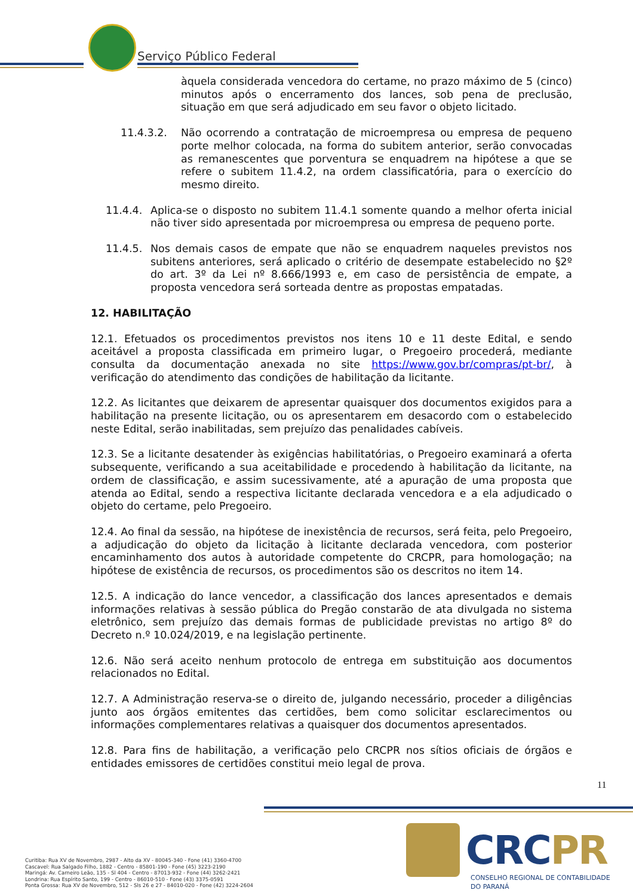Serviço Público Federal
àquela considerada vencedora do certame, no prazo máximo de 5 (cinco) minutos após o encerramento dos lances, sob pena de preclusão, situação em que será adjudicado em seu favor o objeto licitado.
11.4.3.2. Não ocorrendo a contratação de microempresa ou empresa de pequeno porte melhor colocada, na forma do subitem anterior, serão convocadas as remanescentes que porventura se enquadrem na hipótese a que se refere o subitem 11.4.2, na ordem classificatória, para o exercício do mesmo direito.
11.4.4. Aplica-se o disposto no subitem 11.4.1 somente quando a melhor oferta inicial não tiver sido apresentada por microempresa ou empresa de pequeno porte.
11.4.5. Nos demais casos de empate que não se enquadrem naqueles previstos nos subitens anteriores, será aplicado o critério de desempate estabelecido no §2º do art. 3º da Lei nº 8.666/1993 e, em caso de persistência de empate, a proposta vencedora será sorteada dentre as propostas empatadas.
12. HABILITAÇÃO
12.1. Efetuados os procedimentos previstos nos itens 10 e 11 deste Edital, e sendo aceitável a proposta classificada em primeiro lugar, o Pregoeiro procederá, mediante consulta da documentação anexada no site https://www.gov.br/compras/pt-br/, à verificação do atendimento das condições de habilitação da licitante.
12.2. As licitantes que deixarem de apresentar quaisquer dos documentos exigidos para a habilitação na presente licitação, ou os apresentarem em desacordo com o estabelecido neste Edital, serão inabilitadas, sem prejuízo das penalidades cabíveis.
12.3. Se a licitante desatender às exigências habilitatórias, o Pregoeiro examinará a oferta subsequente, verificando a sua aceitabilidade e procedendo à habilitação da licitante, na ordem de classificação, e assim sucessivamente, até a apuração de uma proposta que atenda ao Edital, sendo a respectiva licitante declarada vencedora e a ela adjudicado o objeto do certame, pelo Pregoeiro.
12.4. Ao final da sessão, na hipótese de inexistência de recursos, será feita, pelo Pregoeiro, a adjudicação do objeto da licitação à licitante declarada vencedora, com posterior encaminhamento dos autos à autoridade competente do CRCPR, para homologação; na hipótese de existência de recursos, os procedimentos são os descritos no item 14.
12.5. A indicação do lance vencedor, a classificação dos lances apresentados e demais informações relativas à sessão pública do Pregão constarão de ata divulgada no sistema eletrônico, sem prejuízo das demais formas de publicidade previstas no artigo 8º do Decreto n.º 10.024/2019, e na legislação pertinente.
12.6. Não será aceito nenhum protocolo de entrega em substituição aos documentos relacionados no Edital.
12.7. A Administração reserva-se o direito de, julgando necessário, proceder a diligências junto aos órgãos emitentes das certidões, bem como solicitar esclarecimentos ou informações complementares relativas a quaisquer dos documentos apresentados.
12.8. Para fins de habilitação, a verificação pelo CRCPR nos sítios oficiais de órgãos e entidades emissores de certidões constitui meio legal de prova.
11
Curitiba: Rua XV de Novembro, 2987 - Alto da XV - 80045-340 - Fone (41) 3360-4700
Cascavel: Rua Salgado Filho, 1882 - Centro - 85801-190 - Fone (45) 3223-2190
Maringá: Av. Carneiro Leão, 135 - Sl 404 - Centro - 87013-932 - Fone (44) 3262-2421
Londrina: Rua Espírito Santo, 199 - Centro - 86010-510 - Fone (43) 3375-0591
Ponta Grossa: Rua XV de Novembro, 512 - Sls 26 e 27 - 84010-020 - Fone (42) 3224-2604
CRCPR
CONSELHO REGIONAL DE CONTABILIDADE
DO PARANÁ